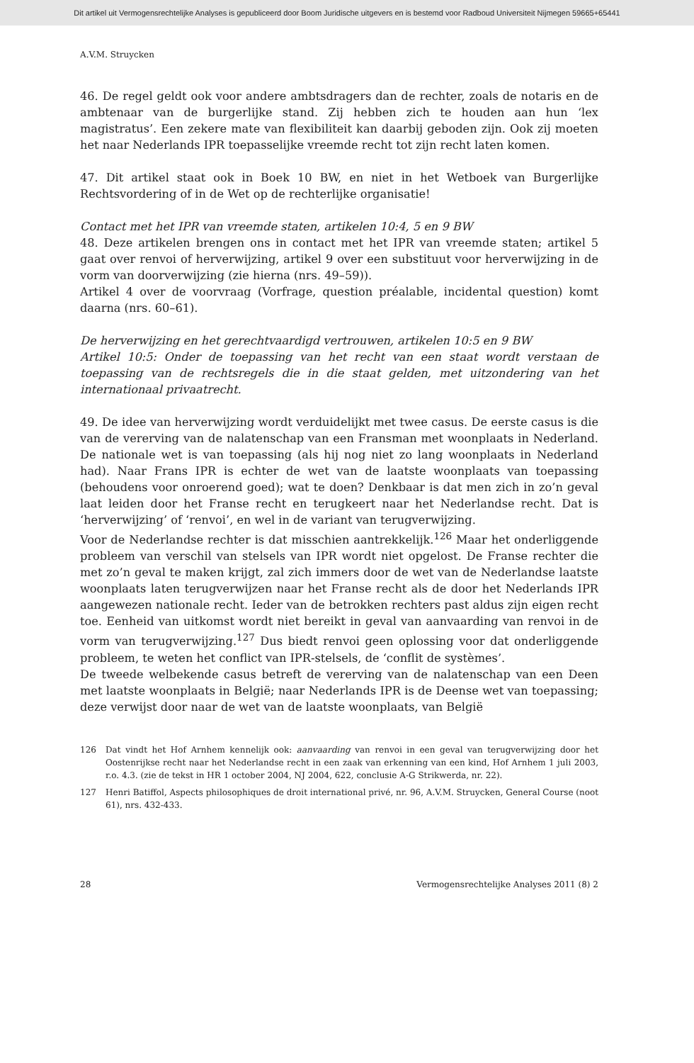Dit artikel uit Vermogensrechtelijke Analyses is gepubliceerd door Boom Juridische uitgevers en is bestemd voor Radboud Universiteit Nijmegen 59665+65441
A.V.M. Struycken
46. De regel geldt ook voor andere ambtsdragers dan de rechter, zoals de notaris en de ambtenaar van de burgerlijke stand. Zij hebben zich te houden aan hun ‘lex magistratus’. Een zekere mate van flexibiliteit kan daarbij geboden zijn. Ook zij moeten het naar Nederlands IPR toepasselijke vreemde recht tot zijn recht laten komen.
47. Dit artikel staat ook in Boek 10 BW, en niet in het Wetboek van Burgerlijke Rechtsvordering of in de Wet op de rechterlijke organisatie!
Contact met het IPR van vreemde staten, artikelen 10:4, 5 en 9 BW
48. Deze artikelen brengen ons in contact met het IPR van vreemde staten; artikel 5 gaat over renvoi of herverwijzing, artikel 9 over een substituut voor herverwijzing in de vorm van doorverwijzing (zie hierna (nrs. 49–59)).
Artikel 4 over de voorvraag (Vorfrage, question préalable, incidental question) komt daarna (nrs. 60–61).
De herverwijzing en het gerechtvaardigd vertrouwen, artikelen 10:5 en 9 BW
Artikel 10:5: Onder de toepassing van het recht van een staat wordt verstaan de toepassing van de rechtsregels die in die staat gelden, met uitzondering van het internationaal privaatrecht.
49. De idee van herverwijzing wordt verduidelijkt met twee casus. De eerste casus is die van de vererving van de nalatenschap van een Fransman met woonplaats in Nederland. De nationale wet is van toepassing (als hij nog niet zo lang woonplaats in Nederland had). Naar Frans IPR is echter de wet van de laatste woonplaats van toepassing (behoudens voor onroerend goed); wat te doen? Denkbaar is dat men zich in zo’n geval laat leiden door het Franse recht en terugkeert naar het Nederlandse recht. Dat is ‘herverwijzing’ of ‘renvoi’, en wel in de variant van terugverwijzing.
Voor de Nederlandse rechter is dat misschien aantrekkelijk.<sup>126</sup> Maar het onderliggende probleem van verschil van stelsels van IPR wordt niet opgelost. De Franse rechter die met zo’n geval te maken krijgt, zal zich immers door de wet van de Nederlandse laatste woonplaats laten terugverwijzen naar het Franse recht als de door het Nederlands IPR aangewezen nationale recht. Ieder van de betrokken rechters past aldus zijn eigen recht toe. Eenheid van uitkomst wordt niet bereikt in geval van aanvaarding van renvoi in de vorm van terugverwijzing.<sup>127</sup> Dus biedt renvoi geen oplossing voor dat onderliggende probleem, te weten het conflict van IPR-stelsels, de ‘conflit de systèmes’.
De tweede welbekende casus betreft de vererving van de nalatenschap van een Deen met laatste woonplaats in België; naar Nederlands IPR is de Deense wet van toepassing; deze verwijst door naar de wet van de laatste woonplaats, van België
126 Dat vindt het Hof Arnhem kennelijk ook: aanvaarding van renvoi in een geval van terugverwijzing door het Oostenrijkse recht naar het Nederlandse recht in een zaak van erkenning van een kind, Hof Arnhem 1 juli 2003, r.o. 4.3. (zie de tekst in HR 1 october 2004, NJ 2004, 622, conclusie A-G Strikwerda, nr. 22).
127 Henri Batiffol, Aspects philosophiques de droit international privé, nr. 96, A.V.M. Struycken, General Course (noot 61), nrs. 432-433.
28 Vermogensrechtelijke Analyses 2011 (8) 2